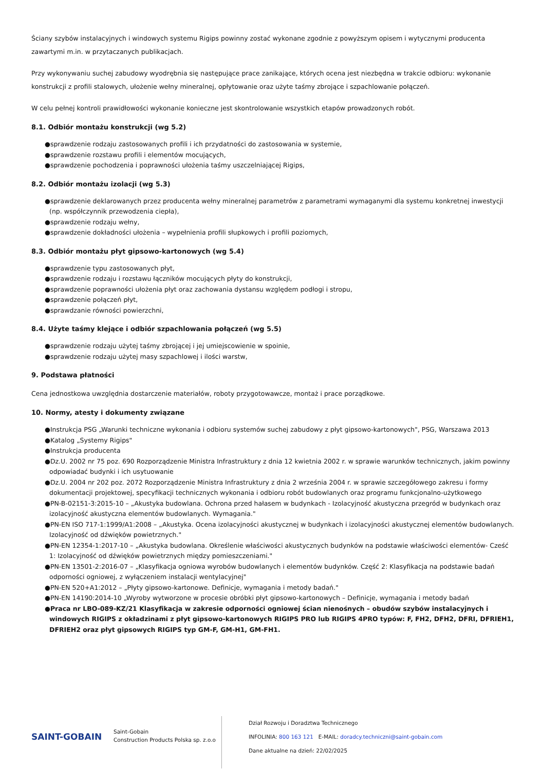Ściany szybów instalacyjnych i windowych systemu Rigips powinny zostać wykonane zgodnie z powyższym opisem i wytycznymi producenta zawartymi m.in. w przytaczanych publikacjach.
Przy wykonywaniu suchej zabudowy wyodrębnia się następujące prace zanikające, których ocena jest niezbędna w trakcie odbioru: wykonanie konstrukcji z profili stalowych, ułożenie wełny mineralnej, opłytowanie oraz użyte taśmy zbrojące i szpachlowanie połączeń.
W celu pełnej kontroli prawidłowości wykonanie konieczne jest skontrolowanie wszystkich etapów prowadzonych robót.
8.1. Odbiór montażu konstrukcji (wg 5.2)
●sprawdzenie rodzaju zastosowanych profili i ich przydatności do zastosowania w systemie,
●sprawdzenie rozstawu profili i elementów mocujących,
●sprawdzenie pochodzenia i poprawności ułożenia taśmy uszczelniającej Rigips,
8.2. Odbiór montażu izolacji (wg 5.3)
●sprawdzenie deklarowanych przez producenta wełny mineralnej parametrów z parametrami wymaganymi dla systemu konkretnej inwestycji (np. współczynnik przewodzenia ciepła),
●sprawdzenie rodzaju wełny,
●sprawdzenie dokładności ułożenia – wypełnienia profili słupkowych i profili poziomych,
8.3. Odbiór montażu płyt gipsowo-kartonowych (wg 5.4)
●sprawdzenie typu zastosowanych płyt,
●sprawdzenie rodzaju i rozstawu łączników mocujących płyty do konstrukcji,
●sprawdzenie poprawności ułożenia płyt oraz zachowania dystansu względem podłogi i stropu,
●sprawdzenie połączeń płyt,
●sprawdzanie równości powierzchni,
8.4. Użyte taśmy klejące i odbiór szpachlowania połączeń (wg 5.5)
●sprawdzenie rodzaju użytej taśmy zbrojącej i jej umiejscowienie w spoinie,
●sprawdzenie rodzaju użytej masy szpachlowej i ilości warstw,
9. Podstawa płatności
Cena jednostkowa uwzględnia dostarczenie materiałów, roboty przygotowawcze, montaż i prace porządkowe.
10. Normy, atesty i dokumenty związane
●Instrukcja PSG „Warunki techniczne wykonania i odbioru systemów suchej zabudowy z płyt gipsowo-kartonowych", PSG, Warszawa 2013
●Katalog „Systemy Rigips"
●Instrukcja producenta
●Dz.U. 2002 nr 75 poz. 690 Rozporządzenie Ministra Infrastruktury z dnia 12 kwietnia 2002 r. w sprawie warunków technicznych, jakim powinny odpowiadać budynki i ich usytuowanie
●Dz.U. 2004 nr 202 poz. 2072 Rozporządzenie Ministra Infrastruktury z dnia 2 września 2004 r. w sprawie szczegółowego zakresu i formy dokumentacji projektowej, specyfikacji technicznych wykonania i odbioru robót budowlanych oraz programu funkcjonalno-użytkowego
●PN-B-02151-3:2015-10 – „Akustyka budowlana. Ochrona przed hałasem w budynkach - Izolacyjność akustyczna przegród w budynkach oraz izolacyjność akustyczna elementów budowlanych. Wymagania."
●PN-EN ISO 717-1:1999/A1:2008 – „Akustyka. Ocena izolacyjności akustycznej w budynkach i izolacyjności akustycznej elementów budowlanych. Izolacyjność od dźwięków powietrznych."
●PN-EN 12354-1:2017-10 – „Akustyka budowlana. Określenie właściwości akustycznych budynków na podstawie właściwości elementów- Cześć 1: Izolacyjność od dźwięków powietrznych między pomieszczeniami."
●PN-EN 13501-2:2016-07 – „Klasyfikacja ogniowa wyrobów budowlanych i elementów budynków. Część 2: Klasyfikacja na podstawie badań odporności ogniowej, z wyłączeniem instalacji wentylacyjnej"
●PN-EN 520+A1:2012 – „Płyty gipsowo-kartonowe. Definicje, wymagania i metody badań."
●PN-EN 14190:2014-10 „Wyroby wytworzone w procesie obróbki płyt gipsowo-kartonowych – Definicje, wymagania i metody badań
●Praca nr LBO-089-KZ/21 Klasyfikacja w zakresie odporności ogniowej ścian nienośnych – obudów szybów instalacyjnych i windowych RIGIPS z okładzinami z płyt gipsowo-kartonowych RIGIPS PRO lub RIGIPS 4PRO typów: F, FH2, DFH2, DFRI, DFRIEH1, DFRIEH2 oraz płyt gipsowych RIGIPS typ GM-F, GM-H1, GM-FH1.
SAINT-GOBAIN
Saint-Gobain
Construction Products Polska sp. z.o.o
Dział Rozwoju i Doradztwa Technicznego
INFOLINIA: 800 163 121 E-MAIL: doradcy.techniczni@saint-gobain.com
Dane aktualne na dzień: 22/02/2025